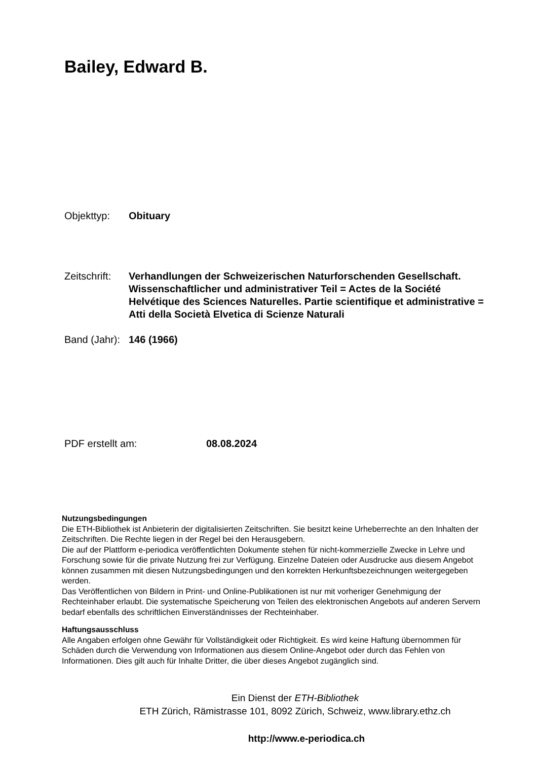Bailey, Edward B.
Objekttyp: Obituary
Zeitschrift:
Verhandlungen der Schweizerischen Naturforschenden Gesellschaft. Wissenschaftlicher und administrativer Teil = Actes de la Société Helvétique des Sciences Naturelles. Partie scientifique et administrative = Atti della Società Elvetica di Scienze Naturali
Band (Jahr):
146 (1966)
PDF erstellt am: 08.08.2024
Nutzungsbedingungen
Die ETH-Bibliothek ist Anbieterin der digitalisierten Zeitschriften. Sie besitzt keine Urheberrechte an den Inhalten der Zeitschriften. Die Rechte liegen in der Regel bei den Herausgebern.
Die auf der Plattform e-periodica veröffentlichten Dokumente stehen für nicht-kommerzielle Zwecke in Lehre und Forschung sowie für die private Nutzung frei zur Verfügung. Einzelne Dateien oder Ausdrucke aus diesem Angebot können zusammen mit diesen Nutzungsbedingungen und den korrekten Herkunftsbezeichnungen weitergegeben werden.
Das Veröffentlichen von Bildern in Print- und Online-Publikationen ist nur mit vorheriger Genehmigung der Rechteinhaber erlaubt. Die systematische Speicherung von Teilen des elektronischen Angebots auf anderen Servern bedarf ebenfalls des schriftlichen Einverständnisses der Rechteinhaber.
Haftungsausschluss
Alle Angaben erfolgen ohne Gewähr für Vollständigkeit oder Richtigkeit. Es wird keine Haftung übernommen für Schäden durch die Verwendung von Informationen aus diesem Online-Angebot oder durch das Fehlen von Informationen. Dies gilt auch für Inhalte Dritter, die über dieses Angebot zugänglich sind.
Ein Dienst der ETH-Bibliothek
ETH Zürich, Rämistrasse 101, 8092 Zürich, Schweiz, www.library.ethz.ch
http://www.e-periodica.ch